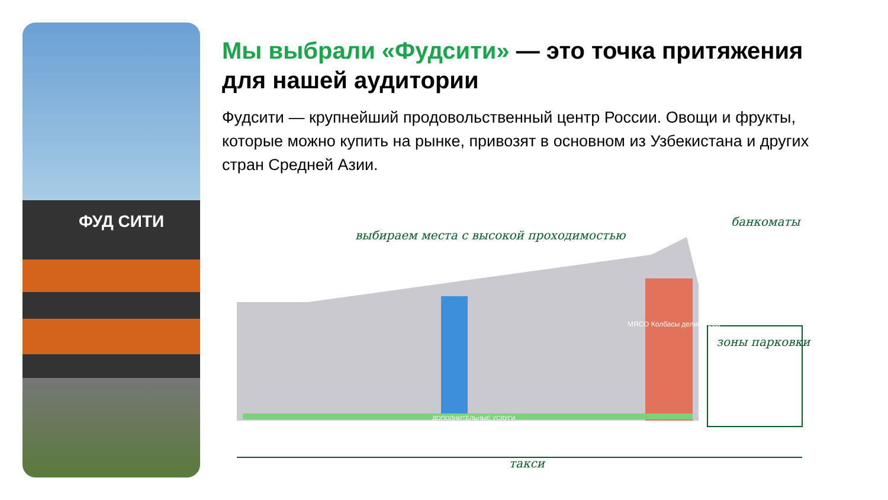ФУД СИТИ
Мы выбрали «Фудсити» — это точка притяжения для нашей аудитории
Фудсити — крупнейший продовольственный центр России. Овощи и фрукты, которые можно купить на рынке, привозят в основном из Узбекистана и других стран Средней Азии.
выбираем места с высокой проходимостью
банкоматы
зоны парковки
такси
МЯСО Колбасы деликатесы
ДОПОЛНИТЕЛЬНЫЕ УСЛУГИ